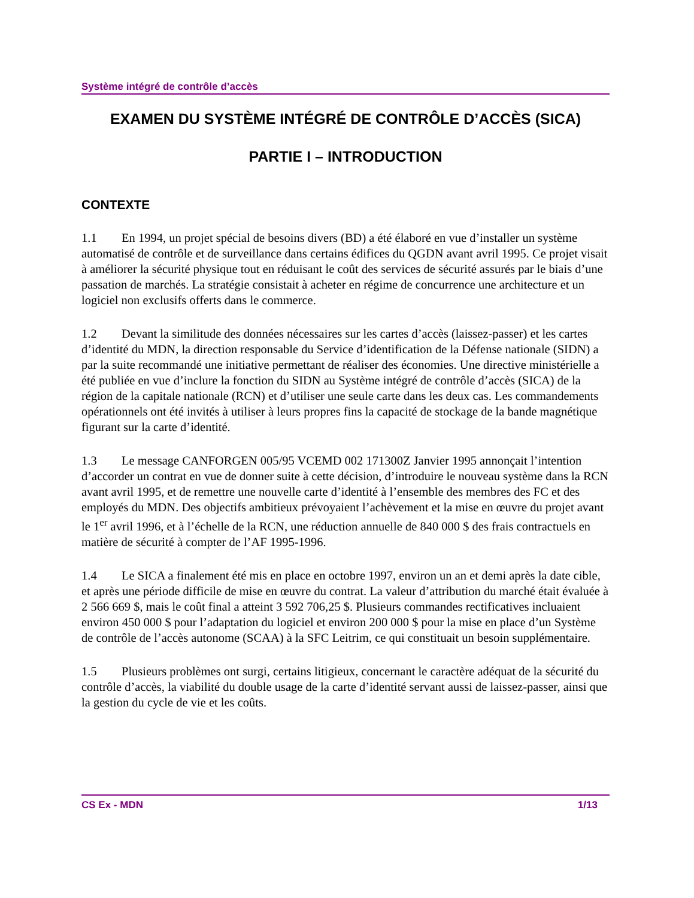Système intégré de contrôle d’accès
EXAMEN DU SYSTÈME INTÉGRÉ DE CONTRÔLE D’ACCÈS (SICA)
PARTIE I – INTRODUCTION
CONTEXTE
1.1 En 1994, un projet spécial de besoins divers (BD) a été élaboré en vue d’installer un système automatisé de contrôle et de surveillance dans certains édifices du QGDN avant avril 1995. Ce projet visait à améliorer la sécurité physique tout en réduisant le coût des services de sécurité assurés par le biais d’une passation de marchés. La stratégie consistait à acheter en régime de concurrence une architecture et un logiciel non exclusifs offerts dans le commerce.
1.2 Devant la similitude des données nécessaires sur les cartes d’accès (laissez-passer) et les cartes d’identité du MDN, la direction responsable du Service d’identification de la Défense nationale (SIDN) a par la suite recommandé une initiative permettant de réaliser des économies. Une directive ministérielle a été publiée en vue d’inclure la fonction du SIDN au Système intégré de contrôle d’accès (SICA) de la région de la capitale nationale (RCN) et d’utiliser une seule carte dans les deux cas. Les commandements opérationnels ont été invités à utiliser à leurs propres fins la capacité de stockage de la bande magnétique figurant sur la carte d’identité.
1.3 Le message CANFORGEN 005/95 VCEMD 002 171300Z Janvier 1995 annonçait l’intention d’accorder un contrat en vue de donner suite à cette décision, d’introduire le nouveau système dans la RCN avant avril 1995, et de remettre une nouvelle carte d’identité à l’ensemble des membres des FC et des employés du MDN. Des objectifs ambitieux prévoyaient l’achèvement et la mise en œuvre du projet avant le 1<sup>er</sup> avril 1996, et à l’échelle de la RCN, une réduction annuelle de 840 000 $ des frais contractuels en matière de sécurité à compter de l’AF 1995-1996.
1.4 Le SICA a finalement été mis en place en octobre 1997, environ un an et demi après la date cible, et après une période difficile de mise en œuvre du contrat. La valeur d’attribution du marché était évaluée à 2 566 669 $, mais le coût final a atteint 3 592 706,25 $. Plusieurs commandes rectificatives incluaient environ 450 000 $ pour l’adaptation du logiciel et environ 200 000 $ pour la mise en place d’un Système de contrôle de l’accès autonome (SCAA) à la SFC Leitrim, ce qui constituait un besoin supplémentaire.
1.5 Plusieurs problèmes ont surgi, certains litigieux, concernant le caractère adéquat de la sécurité du contrôle d’accès, la viabilité du double usage de la carte d’identité servant aussi de laissez-passer, ainsi que la gestion du cycle de vie et les coûts.
CS Ex - MDN 1/13